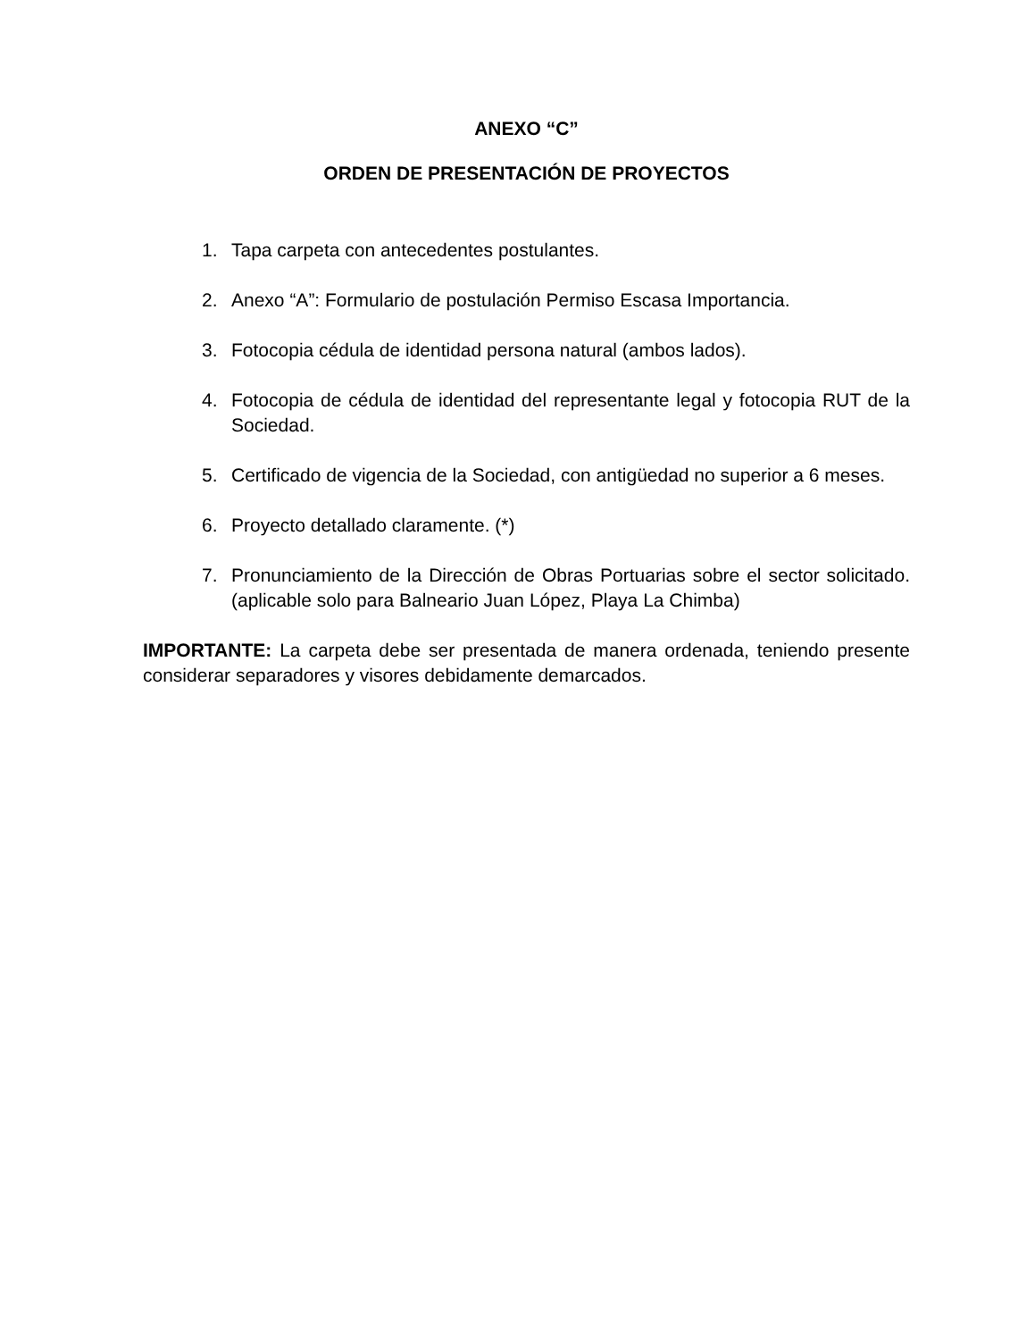ANEXO “C”
ORDEN DE PRESENTACIÓN DE PROYECTOS
1. Tapa carpeta con antecedentes postulantes.
2. Anexo “A”: Formulario de postulación Permiso Escasa Importancia.
3. Fotocopia cédula de identidad persona natural (ambos lados).
4. Fotocopia de cédula de identidad del representante legal y fotocopia RUT de la Sociedad.
5. Certificado de vigencia de la Sociedad, con antigüedad no superior a 6 meses.
6. Proyecto detallado claramente. (*)
7. Pronunciamiento de la Dirección de Obras Portuarias sobre el sector solicitado. (aplicable solo para Balneario Juan López, Playa La Chimba)
IMPORTANTE: La carpeta debe ser presentada de manera ordenada, teniendo presente considerar separadores y visores debidamente demarcados.